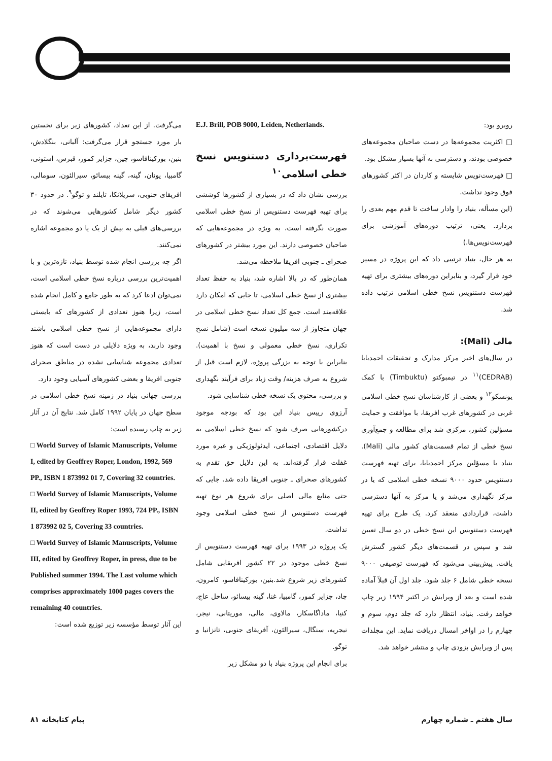می‌گرفت. از این تعداد، کشورهای زیر برای نخستین بار مورد جستجو قرار می‌گرفت: آلبانی، بنگلادش، بنین، بورکینافاسو، چین، جزایر کمور، قبرس، استونی، گامبیا، یونان، گینه، گینه بیسائو، سیرالئون، سومالی، افریقای جنوبی، سریلانکا، تایلند و توگو<sup>۹</sup>. در حدود ۳۰ کشور دیگر شامل کشورهایی می‌شوند که در بررسی‌های قبلی به بیش از یک یا دو مجموعه اشاره نمی‌کنند.
اگر چه بررسی انجام شده توسط بنیاد، تازه‌ترین و با اهمیت‌ترین بررسی درباره نسخ خطی اسلامی است، نمی‌توان ادعا کرد که به طور جامع و کامل انجام شده است، زیرا هنوز تعدادی از کشورهای که بایستی دارای مجموعه‌هایی از نسخ خطی اسلامی باشند وجود دارند، به ویژه دلایلی در دست است که هنوز تعدادی مجموعه شناسایی نشده در مناطق صحرای جنوبی افریقا و بعضی کشورهای آسیایی وجود دارد.
بررسی جهانی بنیاد در زمینه نسخ خطی اسلامی در سطح جهان در پایان ۱۹۹۲ کامل شد. نتایج آن در آثار زیر به چاپ رسیده است:
□ World Survey of Islamic Manuscripts, Volume I, edited by Geoffrey Roper, London, 1992, 569 PP., ISBN 1 873992 01 7, Covering 32 countries.
□ World Survey of Islamic Manuscripts, Volume II, edited by Geoffrey Roper 1993, 724 PP., ISBN 1 873992 02 5, Covering 33 countries.
□ World Survey of Islamic Manuscripts, Volume III, edited by Geoffrey Roper, in press, due to be Published summer 1994. The Last volume which comprises approximately 1000 pages covers the remaining 40 countries.
این آثار توسط مؤسسه زیر توزیع شده است:
E.J. Brill, POB 9000, Leiden, Netherlands.
فهرست‌برداری دستنویس نسخ خطی اسلامی<sup>۱۰</sup>
بررسی نشان داد که در بسیاری از کشورها کوششی برای تهیه فهرست دستنویس از نسخ خطی اسلامی صورت نگرفته است، به ویژه در مجموعه‌هایی که صاحبان خصوصی دارند. این مورد بیشتر در کشورهای صحرای ـ جنوبی افریقا ملاحظه می‌شد.
همان‌طور که در بالا اشاره شد، بنیاد به حفظ تعداد بیشتری از نسخ خطی اسلامی، تا جایی که امکان دارد علاقه‌مند است. جمع کل تعداد نسخ خطی اسلامی در جهان متجاوز از سه میلیون نسخه است (شامل نسخ تکراری، نسخ خطی معمولی و نسخ با اهمیت). بنابراین با توجه به بزرگی پروژه، لازم است قبل از شروع به صرف هزینه/ وقت زیاد برای فرآیند نگهداری و بررسی، محتوی یک نسخه خطی شناسایی شود.
آرزوی رییس بنیاد این بود که بودجه موجود درکشورهایی صرف شود که نسخ خطی اسلامی به دلایل اقتصادی، اجتماعی، ایدئولوژیکی و غیره مورد غفلت قرار گرفته‌اند. به این دلایل حق تقدم به کشورهای صحرای ـ جنوبی افریقا داده شد. جایی که حتی منابع مالی اصلی برای شروع هر نوع تهیه فهرست دستنویس از نسخ خطی اسلامی وجود نداشت.
یک پروژه در ۱۹۹۳ برای تهیه فهرست دستنویس از نسخ خطی موجود در ۲۲ کشور افریقایی شامل کشورهای زیر شروع شد.بنین، بورکینافاسو، کامرون، چاد، جزایر کمور، گامبیا، غنا، گینه بیسائو، ساحل عاج، کنیا، ماداگاسکار، مالاوی، مالی، موریتانی، نیجر، نیجریه، سنگال، سیرالئون، آفریقای جنوبی، تانزانیا و توگو.
برای انجام این پروژه بنیاد با دو مشکل زیر
روبرو بود:
□ اکثریت مجموعه‌ها در دست صاحبان مجموعه‌های خصوصی بودند، و دسترسی به آنها بسیار مشکل بود.
□ فهرست‌نویس شایسته و کاردان در اکثر کشورهای فوق وجود نداشت.
(این مسأله، بنیاد را وادار ساخت تا قدم مهم بعدی را بردارد. یعنی، ترتیب دوره‌های آموزشی برای فهرست‌نویس‌ها.)
به هر حال، بنیاد ترتیبی داد که این پروژه در مسیر خود قرار گیرد، و بنابراین دوره‌های بیشتری برای تهیه فهرست دستنویس نسخ خطی اسلامی ترتیب داده شد.
مالی (Mali):
در سال‌های اخیر مرکز مدارک و تحقیقات احمدبابا (CEDRAB)<sup>۱۱</sup> در تیمبوکتو (Timbuktu) با کمک یونسکو<sup>۱۲</sup> و بعضی از کارشناسان نسخ خطی اسلامی غربی در کشورهای غرب افریقا، با موافقت و حمایت مسؤلین کشور، مرکزی شد برای مطالعه و جمع‌آوری نسخ خطی از تمام قسمت‌های کشور مالی (Mali). بنیاد با مسؤلین مرکز احمدبابا، برای تهیه فهرست دستنویس حدود ۹۰۰۰ نسخه خطی اسلامی که یا در مرکز نگهداری می‌شد و یا مرکز به آنها دسترسی داشت، قراردادی منعقد کرد. یک طرح برای تهیه فهرست دستنویس این نسخ خطی در دو سال تعیین شد و سپس در قسمت‌های دیگر کشور گسترش یافت. پیش‌بینی می‌شود که فهرست توصیفی ۹۰۰۰ نسخه خطی شامل ۶ جلد شود. جلد اول آن قبلاً آماده شده است و بعد از ویرایش در اکتبر ۱۹۹۴ زیر چاپ خواهد رفت. بنیاد، انتظار دارد که جلد دوم، سوم و چهارم را در اواخر امسال دریافت نماید. این مجلدات پس از ویرایش بزودی چاپ و منتشر خواهد شد.
سال هفتم ـ شماره چهارم پیام کتابخانه ۸۱